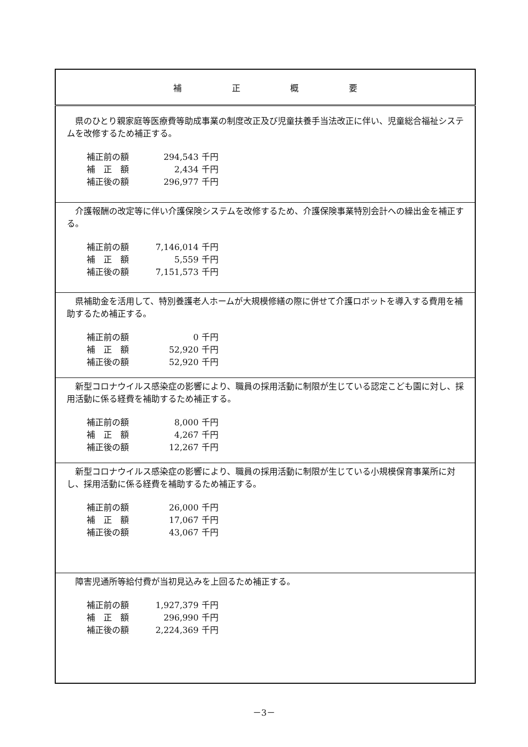| 補 正 概 要 |
| --- |
| 県のひとり親家庭等医療費等助成事業の制度改正及び児童扶養手当法改正に伴い、児童総合福祉システムを改修するため補正する。 / 補正前の額 / 294,543 / 千円 / / 補 正 額 / 2,434 / 千円 / / 補正後の額 / 296,977 / 千円 / |
| 介護報酬の改定等に伴い介護保険システムを改修するため、介護保険事業特別会計への繰出金を補正する。 / 補正前の額 / 7,146,014 / 千円 / / 補 正 額 / 5,559 / 千円 / / 補正後の額 / 7,151,573 / 千円 / |
| 県補助金を活用して、特別養護老人ホームが大規模修繕の際に併せて介護ロボットを導入する費用を補助するため補正する。 / 補正前の額 / 0 / 千円 / / 補 正 額 / 52,920 / 千円 / / 補正後の額 / 52,920 / 千円 / |
| 新型コロナウイルス感染症の影響により、職員の採用活動に制限が生じている認定こども園に対し、採用活動に係る経費を補助するため補正する。 / 補正前の額 / 8,000 / 千円 / / 補 正 額 / 4,267 / 千円 / / 補正後の額 / 12,267 / 千円 / |
| 新型コロナウイルス感染症の影響により、職員の採用活動に制限が生じている小規模保育事業所に対し、採用活動に係る経費を補助するため補正する。 / 補正前の額 / 26,000 / 千円 / / 補 正 額 / 17,067 / 千円 / / 補正後の額 / 43,067 / 千円 / |
| 障害児通所等給付費が当初見込みを上回るため補正する。 / 補正前の額 / 1,927,379 / 千円 / / 補 正 額 / 296,990 / 千円 / / 補正後の額 / 2,224,369 / 千円 / |
－3－